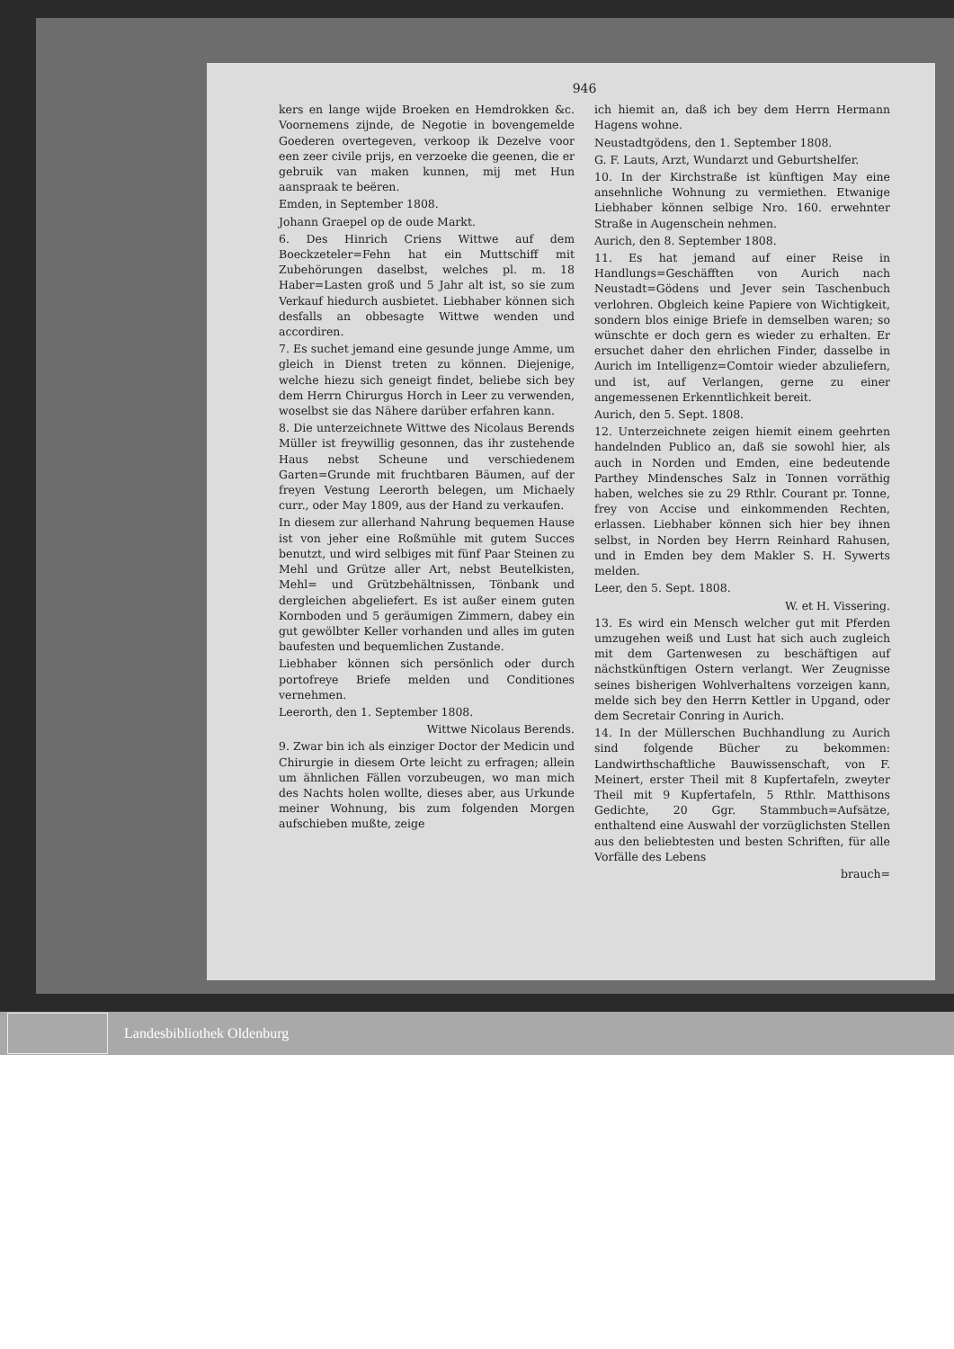946
kers en lange wijde Broeken en Hemdrokken &c. Voornemens zijnde, de Negotie in bovengemelde Goederen overtegeven, verkoop ik Dezelve voor een zeer civile prijs, en verzoeke die geenen, die er gebruik van maken kunnen, mij met Hun aanspraak te beëren.
Emden, in September 1808.
Johann Graepel op de oude Markt.
6. Des Hinrich Criens Wittwe auf dem Boeckzeteler=Fehn hat ein Muttschiff mit Zubehörungen daselbst, welches pl. m. 18 Haber=Lasten groß und 5 Jahr alt ist, so sie zum Verkauf hiedurch ausbietet. Liebhaber können sich desfalls an obbesagte Wittwe wenden und accordiren.
7. Es suchet jemand eine gesunde junge Amme, um gleich in Dienst treten zu können. Diejenige, welche hiezu sich geneigt findet, beliebe sich bey dem Herrn Chirurgus Horch in Leer zu verwenden, woselbst sie das Nähere darüber erfahren kann.
8. Die unterzeichnete Wittwe des Nicolaus Berends Müller ist freywillig gesonnen, das ihr zustehende Haus nebst Scheune und verschiedenem Garten=Grunde mit fruchtbaren Bäumen, auf der freyen Vestung Leerorth belegen, um Michaely curr., oder May 1809, aus der Hand zu verkaufen.
In diesem zur allerhand Nahrung bequemen Hause ist von jeher eine Roßmühle mit gutem Succes benutzt, und wird selbiges mit fünf Paar Steinen zu Mehl und Grütze aller Art, nebst Beutelkisten, Mehl= und Grützbehältnissen, Tönbank und dergleichen abgeliefert. Es ist außer einem guten Kornboden und 5 geräumigen Zimmern, dabey ein gut gewölbter Keller vorhanden und alles im guten baufesten und bequemlichen Zustande.
Liebhaber können sich persönlich oder durch portofreye Briefe melden und Conditiones vernehmen.
Leerorth, den 1. September 1808.
Wittwe Nicolaus Berends.
9. Zwar bin ich als einziger Doctor der Medicin und Chirurgie in diesem Orte leicht zu erfragen; allein um ähnlichen Fällen vorzubeugen, wo man mich des Nachts holen wollte, dieses aber, aus Urkunde meiner Wohnung, bis zum folgenden Morgen aufschieben mußte, zeige
ich hiemit an, daß ich bey dem Herrn Hermann Hagens wohne.
Neustadtgödens, den 1. September 1808.
G. F. Lauts, Arzt, Wundarzt und Geburtshelfer.
10. In der Kirchstraße ist künftigen May eine ansehnliche Wohnung zu vermiethen. Etwanige Liebhaber können selbige Nro. 160. erwehnter Straße in Augenschein nehmen.
Aurich, den 8. September 1808.
11. Es hat jemand auf einer Reise in Handlungs=Geschäfften von Aurich nach Neustadt=Gödens und Jever sein Taschenbuch verlohren. Obgleich keine Papiere von Wichtigkeit, sondern blos einige Briefe in demselben waren; so wünschte er doch gern es wieder zu erhalten. Er ersuchet daher den ehrlichen Finder, dasselbe in Aurich im Intelligenz=Comtoir wieder abzuliefern, und ist, auf Verlangen, gerne zu einer angemessenen Erkenntlichkeit bereit.
Aurich, den 5. Sept. 1808.
12. Unterzeichnete zeigen hiemit einem geehrten handelnden Publico an, daß sie sowohl hier, als auch in Norden und Emden, eine bedeutende Parthey Mindensches Salz in Tonnen vorräthig haben, welches sie zu 29 Rthlr. Courant pr. Tonne, frey von Accise und einkommenden Rechten, erlassen. Liebhaber können sich hier bey ihnen selbst, in Norden bey Herrn Reinhard Rahusen, und in Emden bey dem Makler S. H. Sywerts melden.
Leer, den 5. Sept. 1808.
W. et H. Vissering.
13. Es wird ein Mensch welcher gut mit Pferden umzugehen weiß und Lust hat sich auch zugleich mit dem Gartenwesen zu beschäftigen auf nächstkünftigen Ostern verlangt. Wer Zeugnisse seines bisherigen Wohlverhaltens vorzeigen kann, melde sich bey den Herrn Kettler in Upgand, oder dem Secretair Conring in Aurich.
14. In der Müllerschen Buchhandlung zu Aurich sind folgende Bücher zu bekommen: Landwirthschaftliche Bauwissenschaft, von F. Meinert, erster Theil mit 8 Kupfertafeln, zweyter Theil mit 9 Kupfertafeln, 5 Rthlr. Matthisons Gedichte, 20 Ggr. Stammbuch=Aufsätze, enthaltend eine Auswahl der vorzüglichsten Stellen aus den beliebtesten und besten Schriften, für alle Vorfälle des Lebens
brauch=
Landesbibliothek Oldenburg